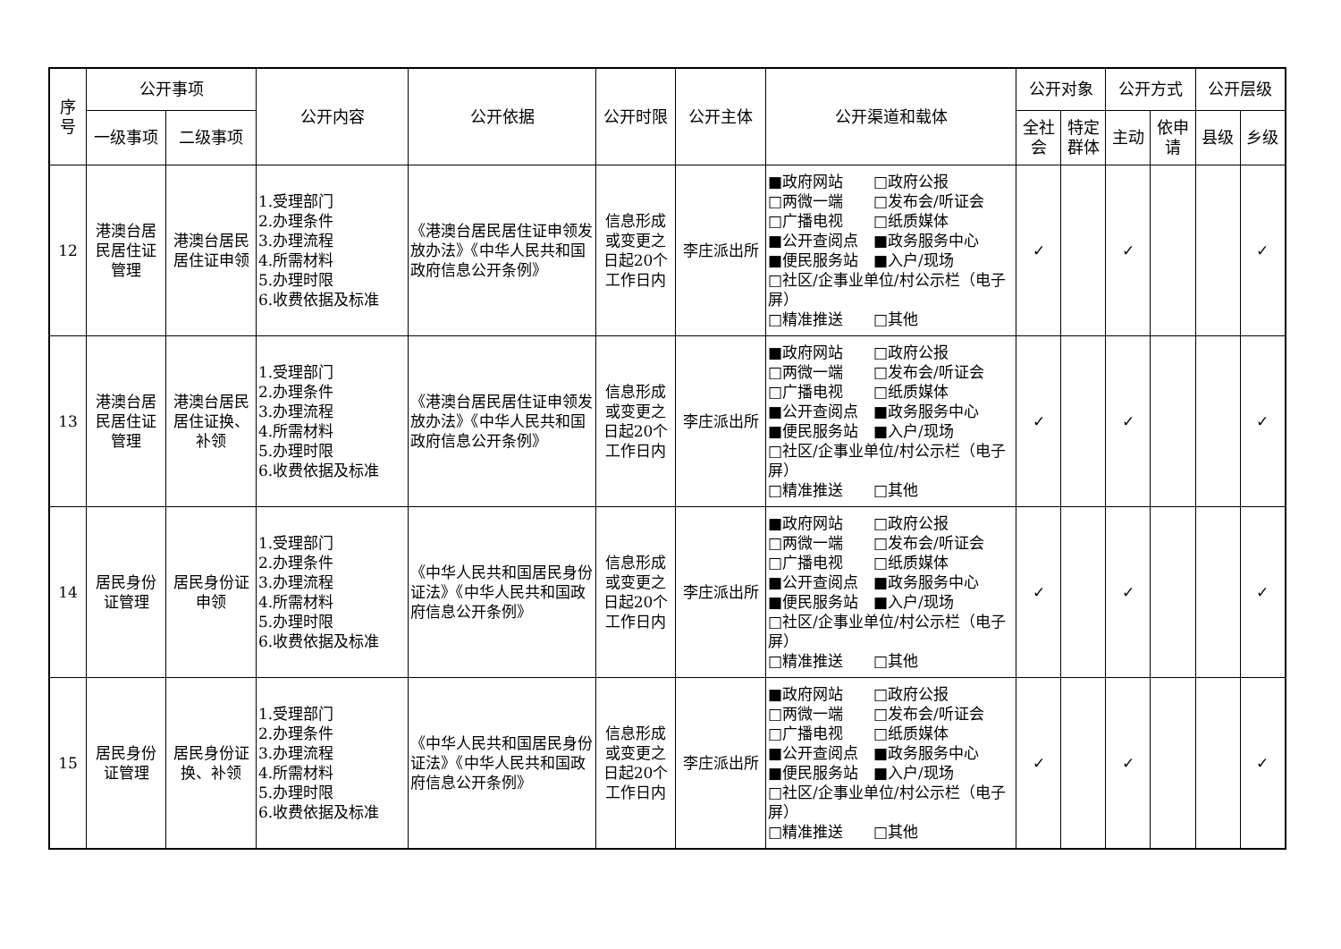| 序 号 | 公开事项 | | 公开内容 | 公开依据 | 公开时限 | 公开主体 | 公开渠道和载体 | 公开对象 | | 公开方式 | | 公开层级 | |
| --- | --- | --- | --- | --- | --- | --- | --- | --- | --- | --- | --- | --- | --- |
| | 一级事项 | 二级事项 | | | | | | 全社 会 | 特定 群体 | 主动 | 依申 请 | 县级 | 乡级 |
| 12 | 港澳台居 民居住证 管理 | 港澳台居民 居住证申领 | 1.受理部门 2.办理条件 3.办理流程 4.所需材料 5.办理时限 6.收费依据及标准 | 《港澳台居民居住证申领发放办法》《中华人民共和国政府信息公开条例》 | 信息形成或变更之日起20个工作日内 | 李庄派出所 | ■政府网站 □政府公报 □两微一端 □发布会/听证会 □广播电视 □纸质媒体 ■公开查阅点 ■政务服务中心 ■便民服务站 ■入户/现场 □社区/企事业单位/村公示栏（电子屏） □精准推送 □其他 | ✓ | | ✓ | | | ✓ |
| 13 | 港澳台居 民居住证 管理 | 港澳台居民 居住证换、 补领 | 1.受理部门 2.办理条件 3.办理流程 4.所需材料 5.办理时限 6.收费依据及标准 | 《港澳台居民居住证申领发放办法》《中华人民共和国政府信息公开条例》 | 信息形成或变更之日起20个工作日内 | 李庄派出所 | ■政府网站 □政府公报 □两微一端 □发布会/听证会 □广播电视 □纸质媒体 ■公开查阅点 ■政务服务中心 ■便民服务站 ■入户/现场 □社区/企事业单位/村公示栏（电子屏） □精准推送 □其他 | ✓ | | ✓ | | | ✓ |
| 14 | 居民身份 证管理 | 居民身份证 申领 | 1.受理部门 2.办理条件 3.办理流程 4.所需材料 5.办理时限 6.收费依据及标准 | 《中华人民共和国居民身份证法》《中华人民共和国政府信息公开条例》 | 信息形成或变更之日起20个工作日内 | 李庄派出所 | ■政府网站 □政府公报 □两微一端 □发布会/听证会 □广播电视 □纸质媒体 ■公开查阅点 ■政务服务中心 ■便民服务站 ■入户/现场 □社区/企事业单位/村公示栏（电子屏） □精准推送 □其他 | ✓ | | ✓ | | | ✓ |
| 15 | 居民身份 证管理 | 居民身份证 换、补领 | 1.受理部门 2.办理条件 3.办理流程 4.所需材料 5.办理时限 6.收费依据及标准 | 《中华人民共和国居民身份证法》《中华人民共和国政府信息公开条例》 | 信息形成或变更之日起20个工作日内 | 李庄派出所 | ■政府网站 □政府公报 □两微一端 □发布会/听证会 □广播电视 □纸质媒体 ■公开查阅点 ■政务服务中心 ■便民服务站 ■入户/现场 □社区/企事业单位/村公示栏（电子屏） □精准推送 □其他 | ✓ | | ✓ | | | ✓ |